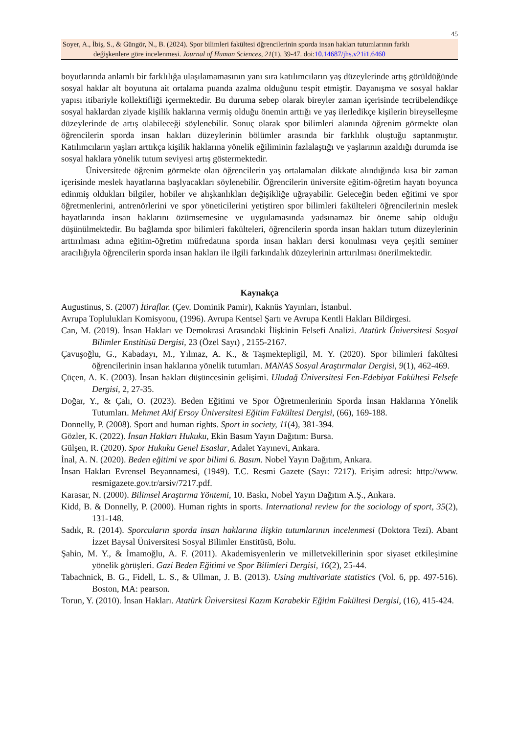45
Soyer, A., İbiş, S., & Güngör, N., B. (2024). Spor bilimleri fakültesi öğrencilerinin sporda insan hakları tutumlarının farklı
değişkenlere göre incelenmesi. Journal of Human Sciences, 21(1), 39-47. doi:10.14687/jhs.v21i1.6460
boyutlarında anlamlı bir farklılığa ulaşılamamasının yanı sıra katılımcıların yaş düzeylerinde artış görüldüğünde sosyal haklar alt boyutuna ait ortalama puanda azalma olduğunu tespit etmiştir. Dayanışma ve sosyal haklar yapısı itibariyle kollektifliği içermektedir. Bu duruma sebep olarak bireyler zaman içerisinde tecrübelendikçe sosyal haklardan ziyade kişilik haklarına vermiş olduğu önemin arttığı ve yaş ilerledikçe kişilerin bireyselleşme düzeylerinde de artış olabileceği söylenebilir. Sonuç olarak spor bilimleri alanında öğrenim görmekte olan öğrencilerin sporda insan hakları düzeylerinin bölümler arasında bir farklılık oluştuğu saptanmıştır. Katılımcıların yaşları arttıkça kişilik haklarına yönelik eğiliminin fazlalaştığı ve yaşlarının azaldığı durumda ise sosyal haklara yönelik tutum seviyesi artış göstermektedir.
Üniversitede öğrenim görmekte olan öğrencilerin yaş ortalamaları dikkate alındığında kısa bir zaman içerisinde meslek hayatlarına başlyacakları söylenebilir. Öğrencilerin üniversite eğitim-öğretim hayatı boyunca edinmiş oldukları bilgiler, hobiler ve alışkanlıkları değişikliğe uğrayabilir. Geleceğin beden eğitimi ve spor öğretmenlerini, antrenörlerini ve spor yöneticilerini yetiştiren spor bilimleri fakülteleri öğrencilerinin meslek hayatlarında insan haklarını özümsemesine ve uygulamasında yadsınamaz bir öneme sahip olduğu düşünülmektedir. Bu bağlamda spor bilimleri fakülteleri, öğrencilerin sporda insan hakları tutum düzeylerinin arttırılması adına eğitim-öğretim müfredatına sporda insan hakları dersi konulması veya çeşitli seminer aracılığıyla öğrencilerin sporda insan hakları ile ilgili farkındalık düzeylerinin arttırılması önerilmektedir.
Kaynakça
Augustinus, S. (2007) İtiraflar. (Çev. Dominik Pamir), Kaknüs Yayınları, İstanbul.
Avrupa Toplulukları Komisyonu, (1996). Avrupa Kentsel Şartı ve Avrupa Kentli Hakları Bildirgesi.
Can, M. (2019). İnsan Hakları ve Demokrasi Arasındaki İlişkinin Felsefi Analizi. Atatürk Üniversitesi Sosyal Bilimler Enstitüsü Dergisi, 23 (Özel Sayı) , 2155-2167.
Çavuşoğlu, G., Kabadayı, M., Yılmaz, A. K., & Taşmektepligil, M. Y. (2020). Spor bilimleri fakültesi öğrencilerinin insan haklarına yönelik tutumları. MANAS Sosyal Araştırmalar Dergisi, 9(1), 462-469.
Çüçen, A. K. (2003). İnsan hakları düşüncesinin gelişimi. Uludağ Üniversitesi Fen-Edebiyat Fakültesi Felsefe Dergisi, 2, 27-35.
Doğar, Y., & Çalı, O. (2023). Beden Eğitimi ve Spor Öğretmenlerinin Sporda İnsan Haklarına Yönelik Tutumları. Mehmet Akif Ersoy Üniversitesi Eğitim Fakültesi Dergisi, (66), 169-188.
Donnelly, P. (2008). Sport and human rights. Sport in society, 11(4), 381-394.
Gözler, K. (2022). İnsan Hakları Hukuku, Ekin Basım Yayın Dağıtım: Bursa.
Gülşen, R. (2020). Spor Hukuku Genel Esaslar, Adalet Yayınevi, Ankara.
İnal, A. N. (2020). Beden eğitimi ve spor bilimi 6. Basım. Nobel Yayın Dağıtım, Ankara.
İnsan Hakları Evrensel Beyannamesi, (1949). T.C. Resmi Gazete (Sayı: 7217). Erişim adresi: http://www. resmigazete.gov.tr/arsiv/7217.pdf.
Karasar, N. (2000). Bilimsel Araştırma Yöntemi, 10. Baskı, Nobel Yayın Dağıtım A.Ş., Ankara.
Kidd, B. & Donnelly, P. (2000). Human rights in sports. International review for the sociology of sport, 35(2), 131-148.
Sadık, R. (2014). Sporcuların sporda insan haklarına ilişkin tutumlarının incelenmesi (Doktora Tezi). Abant İzzet Baysal Üniversitesi Sosyal Bilimler Enstitüsü, Bolu.
Şahin, M. Y., & İmamoğlu, A. F. (2011). Akademisyenlerin ve milletvekillerinin spor siyaset etkileşimine yönelik görüşleri. Gazi Beden Eğitimi ve Spor Bilimleri Dergisi, 16(2), 25-44.
Tabachnick, B. G., Fidell, L. S., & Ullman, J. B. (2013). Using multivariate statistics (Vol. 6, pp. 497-516). Boston, MA: pearson.
Torun, Y. (2010). İnsan Hakları. Atatürk Üniversitesi Kazım Karabekir Eğitim Fakültesi Dergisi, (16), 415-424.